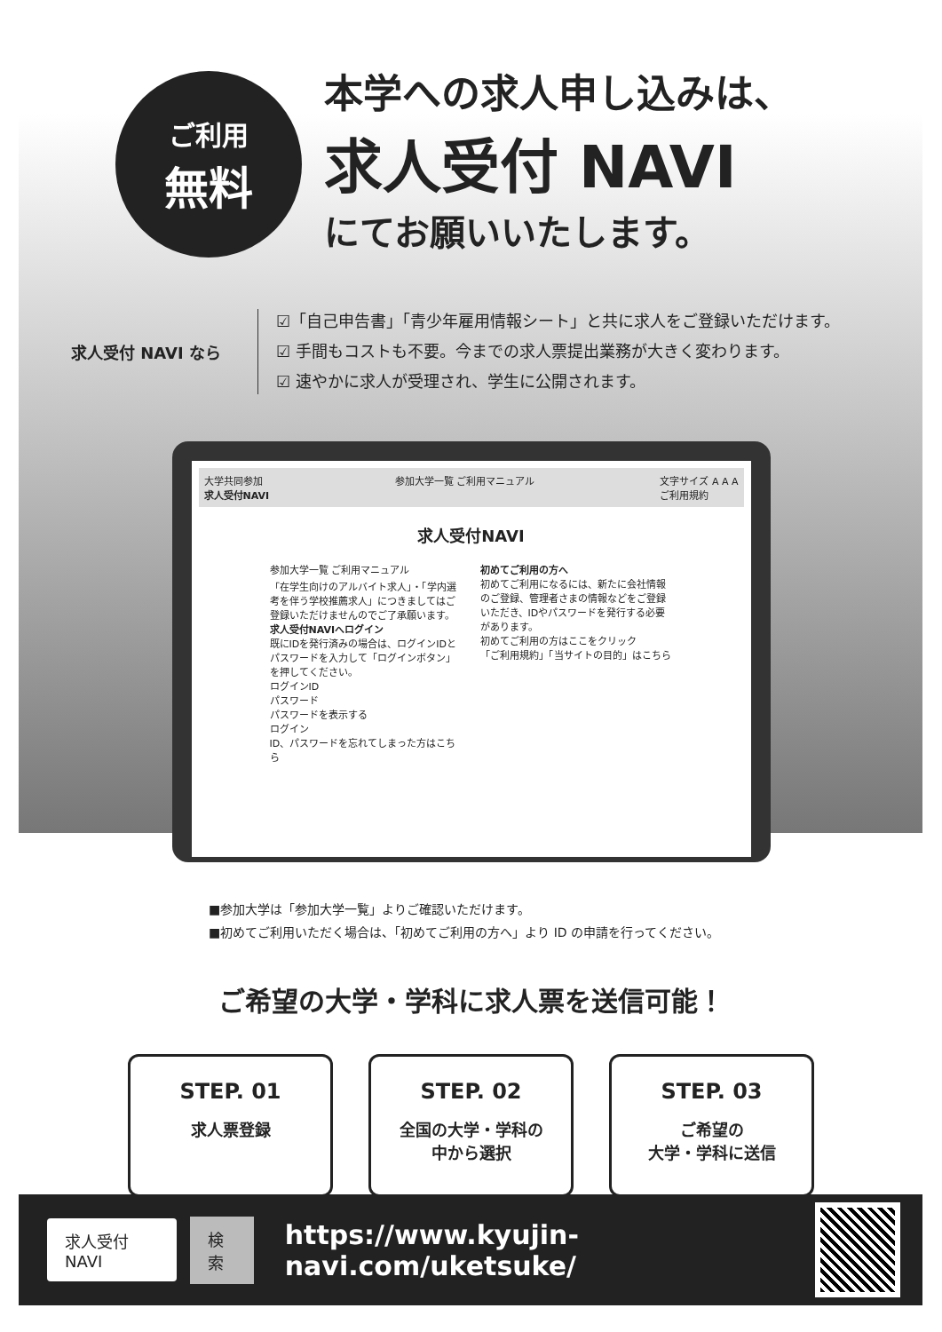ご利用
無料
本学への求人申し込みは、
求人受付 NAVI
にてお願いいたします。
求人受付 NAVI なら
☑「自己申告書」「青少年雇用情報シート」と共に求人をご登録いただけます。
☑ 手間もコストも不要。今までの求人票提出業務が大きく変わります。
☑ 速やかに求人が受理され、学生に公開されます。
大学共同参加
求人受付NAVI 参加大学一覧 ご利用マニュアル 文字サイズ A A A
ご利用規約
求人受付NAVI
参加大学一覧 ご利用マニュアル
「在学生向けのアルバイト求人」・「学内選考を伴う学校推薦求人」につきましてはご登録いただけませんのでご了承願います。
求人受付NAVIへログイン
既にIDを発行済みの場合は、ログインIDとパスワードを入力して「ログインボタン」を押してください。
ログインID
パスワード
パスワードを表示する
ログイン
ID、パスワードを忘れてしまった方はこちら
初めてご利用の方へ
初めてご利用になるには、新たに会社情報のご登録、管理者さまの情報などをご登録いただき、IDやパスワードを発行する必要があります。
初めてご利用の方はここをクリック
「ご利用規約」「当サイトの目的」はこちら
■参加大学は「参加大学一覧」よりご確認いただけます。
■初めてご利用いただく場合は、「初めてご利用の方へ」より ID の申請を行ってください。
ご希望の大学・学科に求人票を送信可能！
STEP. 01
求人票登録
STEP. 02
全国の大学・学科の
中から選択
STEP. 03
ご希望の
大学・学科に送信
求人受付 NAVI 検索 https://www.kyujin-navi.com/uketsuke/